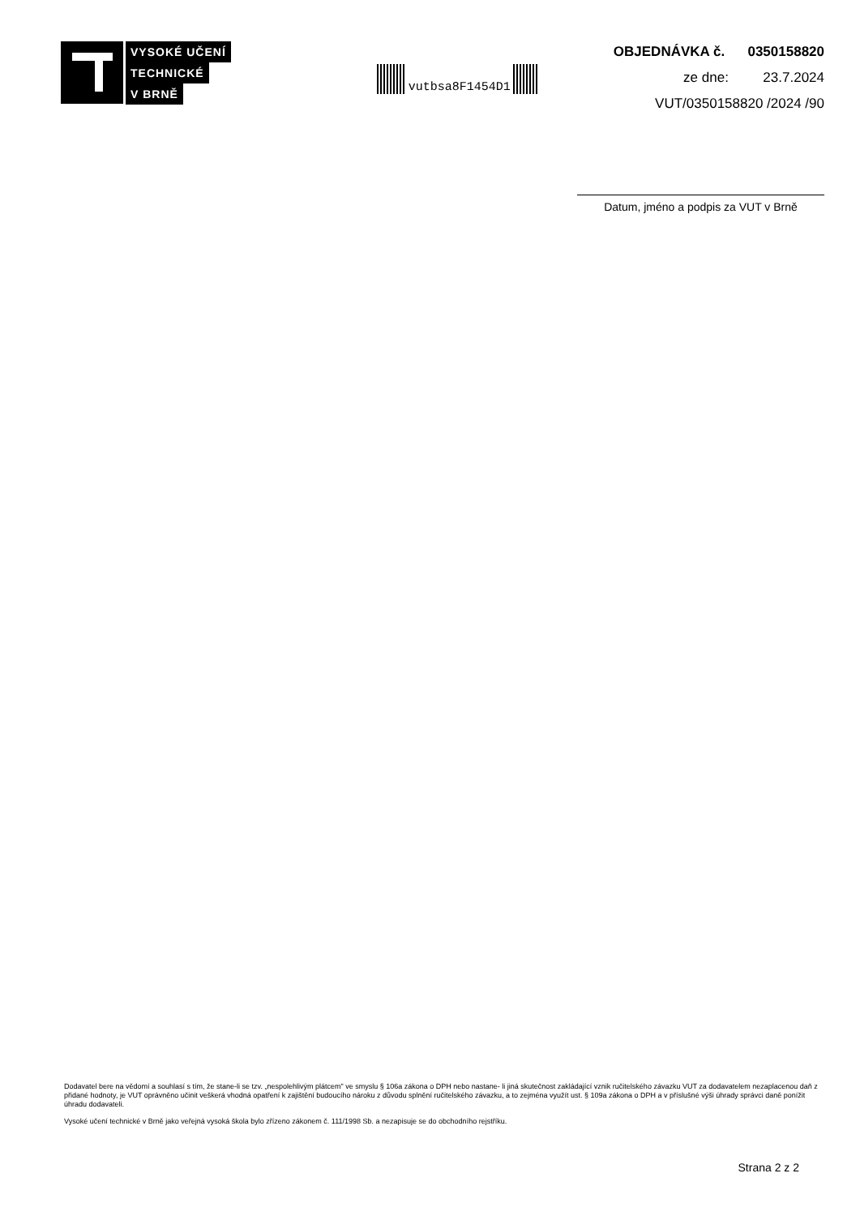VYSOKÉ UČENÍ
TECHNICKÉ
V BRNĚ
vutbsa8F1454D1
OBJEDNÁVKA č. 0350158820
ze dne: 23.7.2024
VUT/0350158820 /2024 /90
Datum, jméno a podpis za VUT v Brně
Dodavatel bere na vědomí a souhlasí s tím, že stane-li se tzv. „nespolehlivým plátcem" ve smyslu § 106a zákona o DPH nebo nastane- li jiná skutečnost zakládající vznik ručitelského závazku VUT za dodavatelem nezaplacenou daň z přidané hodnoty, je VUT oprávněno učinit veškerá vhodná opatření k zajištění budoucího nároku z důvodu splnění ručitelského závazku, a to zejména využít ust. § 109a zákona o DPH a v příslušné výši úhrady správci daně ponížit úhradu dodavateli.
Vysoké učení technické v Brně jako veřejná vysoká škola bylo zřízeno zákonem č. 111/1998 Sb. a nezapisuje se do obchodního rejstříku.
Strana 2 z 2